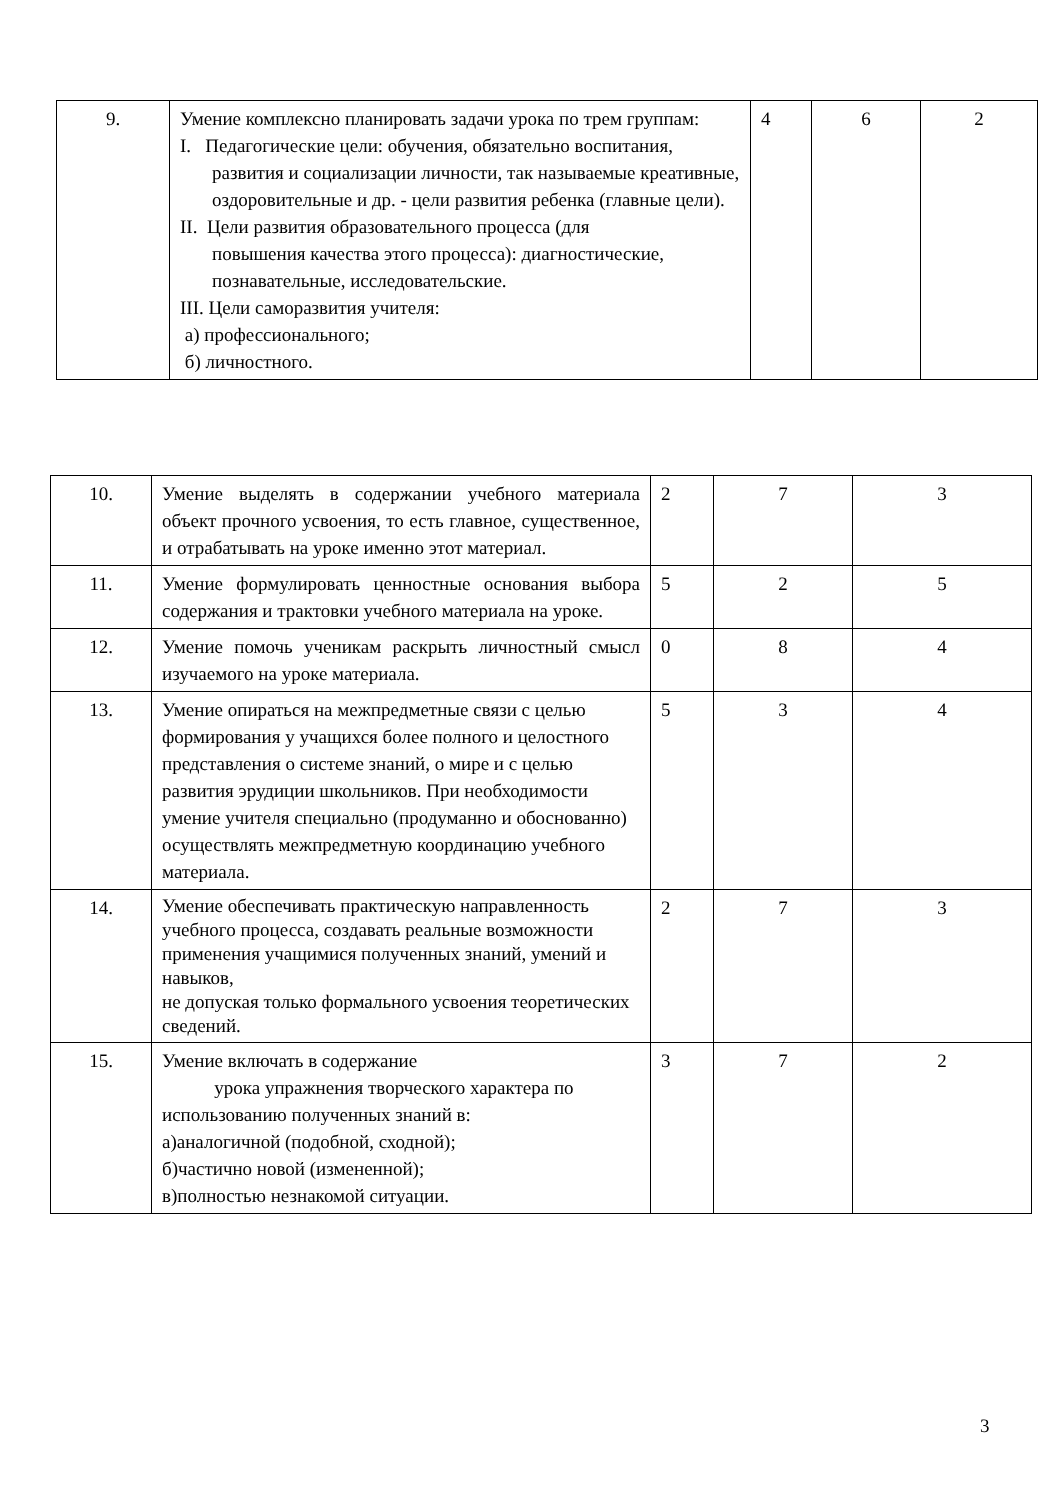| 9. | Умение комплексно планировать задачи урока по трем группам: I. Педагогические цели: обучения, обязательно воспитания, развития и социализации личности, так называемые креативные, оздоровительные и др. - цели развития ребенка (главные цели). II. Цели развития образовательного процесса (для повышения качества этого процесса): диагностические, познавательные, исследовательские. III. Цели саморазвития учителя: а) профессионального; б) личностного. | 4 | 6 | 2 |
| 10. | Умение выделять в содержании учебного материала объект прочного усвоения, то есть главное, существенное, и отрабатывать на уроке именно этот материал. | 2 | 7 | 3 |
| 11. | Умение формулировать ценностные основания выбора содержания и трактовки учебного материала на уроке. | 5 | 2 | 5 |
| 12. | Умение помочь ученикам раскрыть личностный смысл изучаемого на уроке материала. | 0 | 8 | 4 |
| 13. | Умение опираться на межпредметные связи с целью формирования у учащихся более полного и целостного представления о системе знаний, о мире и с целью развития эрудиции школьников. При необходимости умение учителя специально (продуманно и обоснованно) осуществлять межпредметную координацию учебного материала. | 5 | 3 | 4 |
| 14. | Умение обеспечивать практическую направленность учебного процесса, создавать реальные возможности применения учащимися полученных знаний, умений и навыков, не допуская только формального усвоения теоретических сведений. | 2 | 7 | 3 |
| 15. | Умение включать в содержание урока упражнения творческого характера по использованию полученных знаний в: а)аналогичной (подобной, сходной); б)частично новой (измененной); в)полностью незнакомой ситуации. | 3 | 7 | 2 |
3